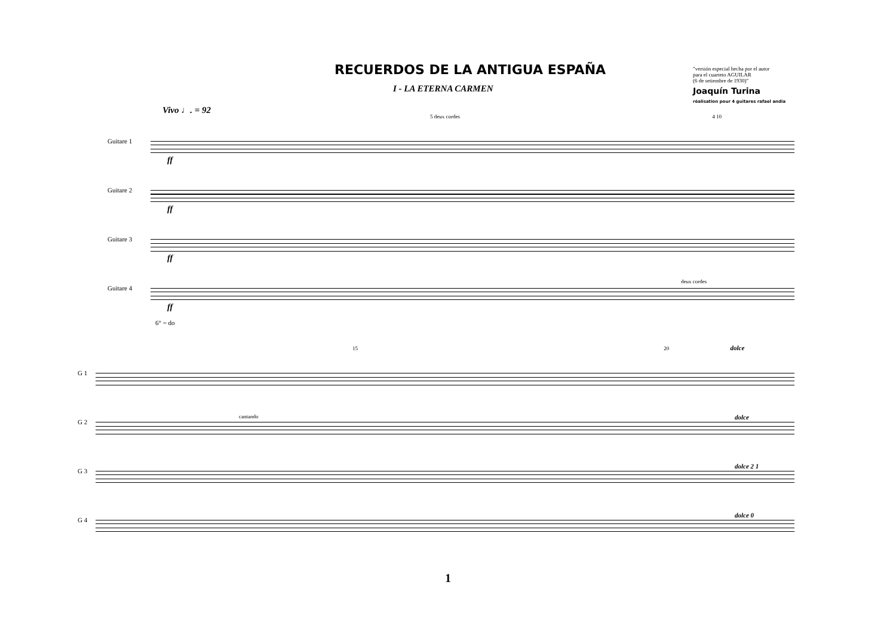RECUERDOS DE LA ANTIGUA ESPAÑA
I - LA ETERNA CARMEN
"versión especial hecha por el autor
para el cuarteto AGUILAR
(6 de setiembre de 1930)"
Joaquín Turina
réalisation pour 4 guitares rafael andia
Vivo ♩. = 92
5 deux cordes 4 10
Guitare 1
ff
Guitare 2
ff
Guitare 3
ff
Guitare 4
deux cordes
ff
6° = do
15 20 dolce
G 1
G 2
cantando dolce
G 3
dolce 2 1
G 4
dolce 0
1